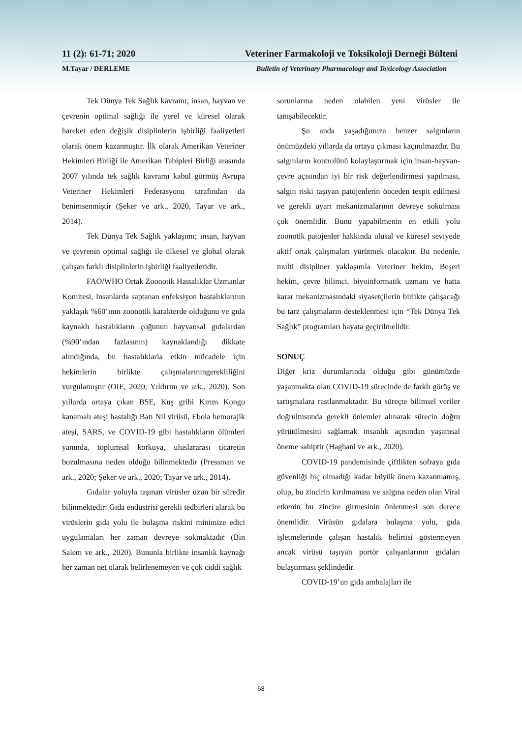11 (2): 61-71; 2020 Veteriner Farmakoloji ve Toksikoloji Derneği Bülteni
M.Tayar / DERLEME Bulletin of Veterinary Pharmacology and Toxicology Association
Tek Dünya Tek Sağlık kavramı; insan, hayvan ve çevrenin optimal sağlığı ile yerel ve küresel olarak hareket eden değişik disiplinlerin işbirliği faaliyetleri olarak önem kazanmıştır. İlk olarak Amerikan Veteriner Hekimleri Birliği ile Amerikan Tabipleri Birliği arasında 2007 yılında tek sağlık kavramı kabul görmüş Avrupa Veteriner Hekimleri Federasyonu tarafından da benimsenmiştir (Şeker ve ark., 2020, Tayar ve ark., 2014).
Tek Dünya Tek Sağlık yaklaşımı; insan, hayvan ve çevrenin optimal sağlığı ile ülkesel ve global olarak çalışan farklı disiplinlerin işbirliği faaliyetleridir.
FAO/WHO Ortak Zoonotik Hastalıklar Uzmanlar Komitesi, İnsanlarda saptanan enfeksiyon hastalıklarının yaklaşık %60’ının zoonotik karakterde olduğunu ve gıda kaynaklı hastalıkların çoğunun hayvansal gıdalardan (%90’ından fazlasının) kaynaklandığı dikkate alındığında, bu hastalıklarla etkin mücadele için hekimlerin birlikte çalışmalarınıngerekliliğini vurgulamıştır (OIE, 2020; Yıldırım ve ark., 2020). Son yıllarda ortaya çıkan BSE, Kuş gribi Kırım Kongo kanamalı ateşi hastalığı Batı Nil virüsü, Ebola hemorajik ateşi, SARS, ve COVID-19 gibi hastalıkların ölümleri yanında, toplumsal korkuya, uluslararası ticaretin bozulmasına neden olduğu bilinmektedir (Pressman ve ark., 2020; Şeker ve ark., 2020; Tayar ve ark., 2014).
Gıdalar yoluyla taşınan virüsler uzun bir süredir bilinmektedir: Gıda endüstrisi gerekli tedbirleri alarak bu virüslerin gıda yolu ile bulaşma riskini minimize edici uygulamaları her zaman devreye sokmaktadır (Bin Salem ve ark., 2020). Bununla birlikte insanlık kaynağı her zaman net olarak belirlenemeyen ve çok ciddi sağlık
sorunlarına neden olabilen yeni virüsler ile tanışabilecektir.
Şu anda yaşadığımıza benzer salgınların önümüzdeki yıllarda da ortaya çıkması kaçınılmazdır. Bu salgınların kontrolünü kolaylaştırmak için insan-hayvan-çevre açısından iyi bir risk değerlendirmesi yapılması, salgın riski taşıyan patojenlerin önceden tespit edilmesi ve gerekli uyarı mekanizmalarının devreye sokulması çok önemlidir. Bunu yapabilmenin en etkili yolu zoonotik patojenler hakkında ulusal ve küresel seviyede aktif ortak çalışmaları yürütmek olacaktır. Bu nedenle, multi disipliner yaklaşımla Veteriner hekim, Beşeri hekim, çevre bilimci, biyoinformatik uzmanı ve hatta karar mekanizmasındaki siyasetçilerin birlikte çalışacağı bu tarz çalışmaların desteklenmesi için “Tek Dünya Tek Sağlık” programları hayata geçirilmelidir.
SONUÇ
Diğer kriz durumlarında olduğu gibi günümüzde yaşanmakta olan COVID-19 sürecinde de farklı görüş ve tartışmalara rastlanmaktadır. Bu süreçte bilimsel veriler doğrultusunda gerekli önlemler alınarak sürecin doğru yürütülmesini sağlamak insanlık açısından yaşamsal öneme sahiptir (Haghani ve ark., 2020).
COVID-19 pandemisinde çiftlikten sofraya gıda güvenliği hiç olmadığı kadar büyük önem kazanmamış, olup, bu zincirin kırılmaması ve salgına neden olan Viral etkenin bu zincire girmesinin önlenmesi son derece önemlidir. Virüsün gıdalara bulaşma yolu, gıda işletmelerinde çalışan hastalık belirtisi göstermeyen ancak virüsü taşıyan portör çalışanlarının gıdaları bulaştırması şeklindedir.
COVID-19’un gıda ambalajları ile
68